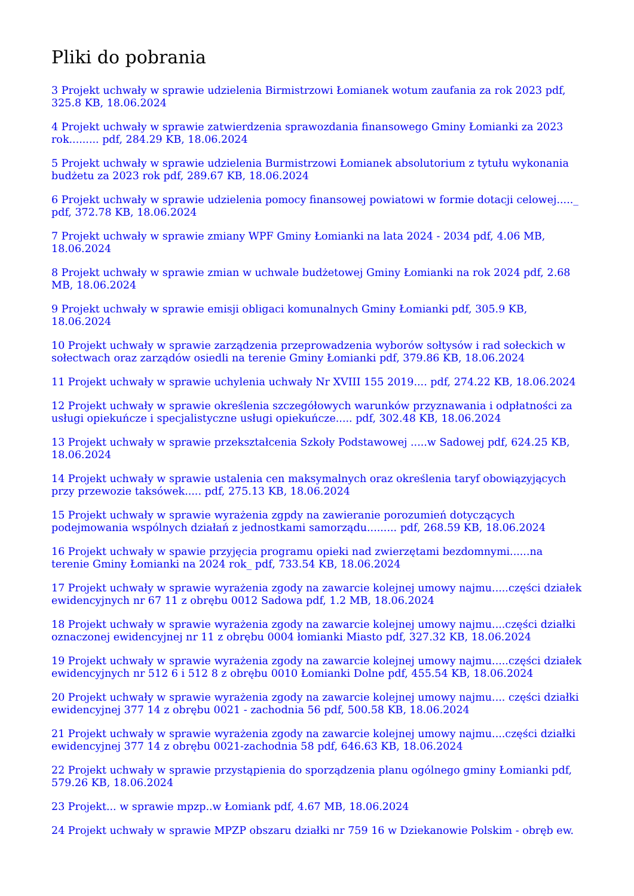Pliki do pobrania
3 Projekt uchwały w sprawie udzielenia Birmistrzowi Łomianek wotum zaufania za rok 2023 pdf, 325.8 KB, 18.06.2024
4 Projekt uchwały w sprawie zatwierdzenia sprawozdania finansowego Gminy Łomianki za 2023 rok......... pdf, 284.29 KB, 18.06.2024
5 Projekt uchwały w sprawie udzielenia Burmistrzowi Łomianek absolutorium z tytułu wykonania budżetu za 2023 rok pdf, 289.67 KB, 18.06.2024
6 Projekt uchwały w sprawie udzielenia pomocy finansowej powiatowi w formie dotacji celowej....._ pdf, 372.78 KB, 18.06.2024
7 Projekt uchwały w sprawie zmiany WPF Gminy Łomianki na lata 2024 - 2034 pdf, 4.06 MB, 18.06.2024
8 Projekt uchwały w sprawie zmian w uchwale budżetowej Gminy Łomianki na rok 2024 pdf, 2.68 MB, 18.06.2024
9 Projekt uchwały w sprawie emisji obligaci komunalnych Gminy Łomianki pdf, 305.9 KB, 18.06.2024
10 Projekt uchwały w sprawie zarządzenia przeprowadzenia wyborów sołtysów i rad sołeckich w sołectwach oraz zarządów osiedli na terenie Gminy Łomianki pdf, 379.86 KB, 18.06.2024
11 Projekt uchwały w sprawie uchylenia uchwały Nr XVIII 155 2019.... pdf, 274.22 KB, 18.06.2024
12 Projekt uchwały w sprawie określenia szczegółowych warunków przyznawania i odpłatności za usługi opiekuńcze i specjalistyczne usługi opiekuńcze..... pdf, 302.48 KB, 18.06.2024
13 Projekt uchwały w sprawie przekształcenia Szkoły Podstawowej .....w Sadowej pdf, 624.25 KB, 18.06.2024
14 Projekt uchwały w sprawie ustalenia cen maksymalnych oraz określenia taryf obowiązyjących przy przewozie taksówek..... pdf, 275.13 KB, 18.06.2024
15 Projekt uchwały w sprawie wyrażenia zgpdy na zawieranie porozumień dotyczących podejmowania wspólnych działań z jednostkami samorządu......... pdf, 268.59 KB, 18.06.2024
16 Projekt uchwały w spawie przyjęcia programu opieki nad zwierzętami bezdomnymi......na terenie Gminy Łomianki na 2024 rok_ pdf, 733.54 KB, 18.06.2024
17 Projekt uchwały w sprawie wyrażenia zgody na zawarcie kolejnej umowy najmu.....części działek ewidencyjnych nr 67 11 z obrębu 0012 Sadowa pdf, 1.2 MB, 18.06.2024
18 Projekt uchwały w sprawie wyrażenia zgody na zawarcie kolejnej umowy najmu....części działki oznaczonej ewidencyjnej nr 11 z obrębu 0004 łomianki Miasto pdf, 327.32 KB, 18.06.2024
19 Projekt uchwały w sprawie wyrażenia zgody na zawarcie kolejnej umowy najmu.....części działek ewidencyjnych nr 512 6 i 512 8 z obrębu 0010 Łomianki Dolne pdf, 455.54 KB, 18.06.2024
20 Projekt uchwały w sprawie wyrażenia zgody na zawarcie kolejnej umowy najmu.... części działki ewidencyjnej 377 14 z obrębu 0021 - zachodnia 56 pdf, 500.58 KB, 18.06.2024
21 Projekt uchwały w sprawie wyrażenia zgody na zawarcie kolejnej umowy najmu....części działki ewidencyjnej 377 14 z obrębu 0021-zachodnia 58 pdf, 646.63 KB, 18.06.2024
22 Projekt uchwały w sprawie przystąpienia do sporządzenia planu ogólnego gminy Łomianki pdf, 579.26 KB, 18.06.2024
23 Projekt... w sprawie mpzp..w Łomiank pdf, 4.67 MB, 18.06.2024
24 Projekt uchwały w sprawie MPZP obszaru działki nr 759 16 w Dziekanowie Polskim - obręb ew.